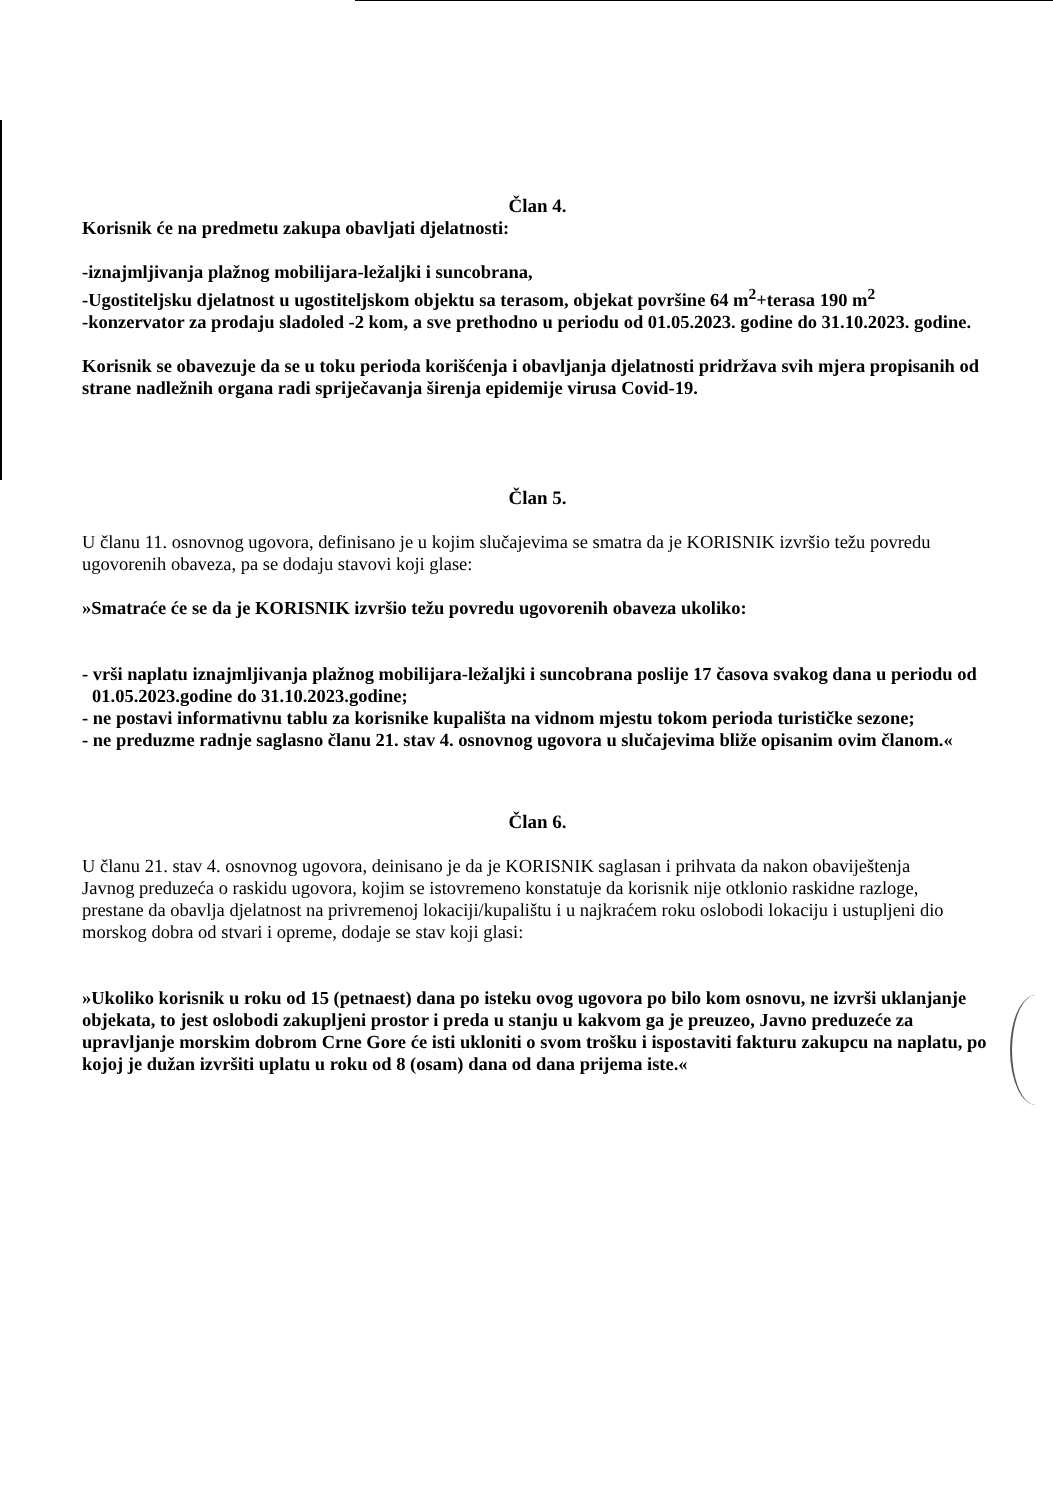Član 4.
Korisnik će na predmetu zakupa obavljati djelatnosti:
-iznajmljivanja plažnog mobilijara-ležaljki i suncobrana,
-Ugostiteljsku djelatnost u ugostiteljskom objektu sa terasom, objekat površine 64 m<sup>2</sup>+terasa 190 m<sup>2</sup>
-konzervator za prodaju sladoled -2 kom, a sve prethodno u periodu od 01.05.2023. godine do 31.10.2023. godine.
Korisnik se obavezuje da se u toku perioda korišćenja i obavljanja djelatnosti pridržava svih mjera propisanih od strane nadležnih organa radi spriječavanja širenja epidemije virusa Covid-19.
Član 5.
U članu 11. osnovnog ugovora, definisano je u kojim slučajevima se smatra da je KORISNIK izvršio težu povredu ugovorenih obaveza, pa se dodaju stavovi koji glase:
»Smatraće će se da je KORISNIK izvršio težu povredu ugovorenih obaveza ukoliko:
- vrši naplatu iznajmljivanja plažnog mobilijara-ležaljki i suncobrana poslije 17 časova svakog dana u periodu od 01.05.2023.godine do 31.10.2023.godine;
- ne postavi informativnu tablu za korisnike kupališta na vidnom mjestu tokom perioda turističke sezone;
- ne preduzme radnje saglasno članu 21. stav 4. osnovnog ugovora u slučajevima bliže opisanim ovim članom.«
Član 6.
U članu 21. stav 4. osnovnog ugovora, deinisano je da je KORISNIK saglasan i prihvata da nakon obaviještenja Javnog preduzeća o raskidu ugovora, kojim se istovremeno konstatuje da korisnik nije otklonio raskidne razloge, prestane da obavlja djelatnost na privremenoj lokaciji/kupalištu i u najkraćem roku oslobodi lokaciju i ustupljeni dio morskog dobra od stvari i opreme, dodaje se stav koji glasi:
»Ukoliko korisnik u roku od 15 (petnaest) dana po isteku ovog ugovora po bilo kom osnovu, ne izvrši uklanjanje objekata, to jest oslobodi zakupljeni prostor i preda u stanju u kakvom ga je preuzeo, Javno preduzeće za upravljanje morskim dobrom Crne Gore će isti ukloniti o svom trošku i ispostaviti fakturu zakupcu na naplatu, po kojoj je dužan izvršiti uplatu u roku od 8 (osam) dana od dana prijema iste.«